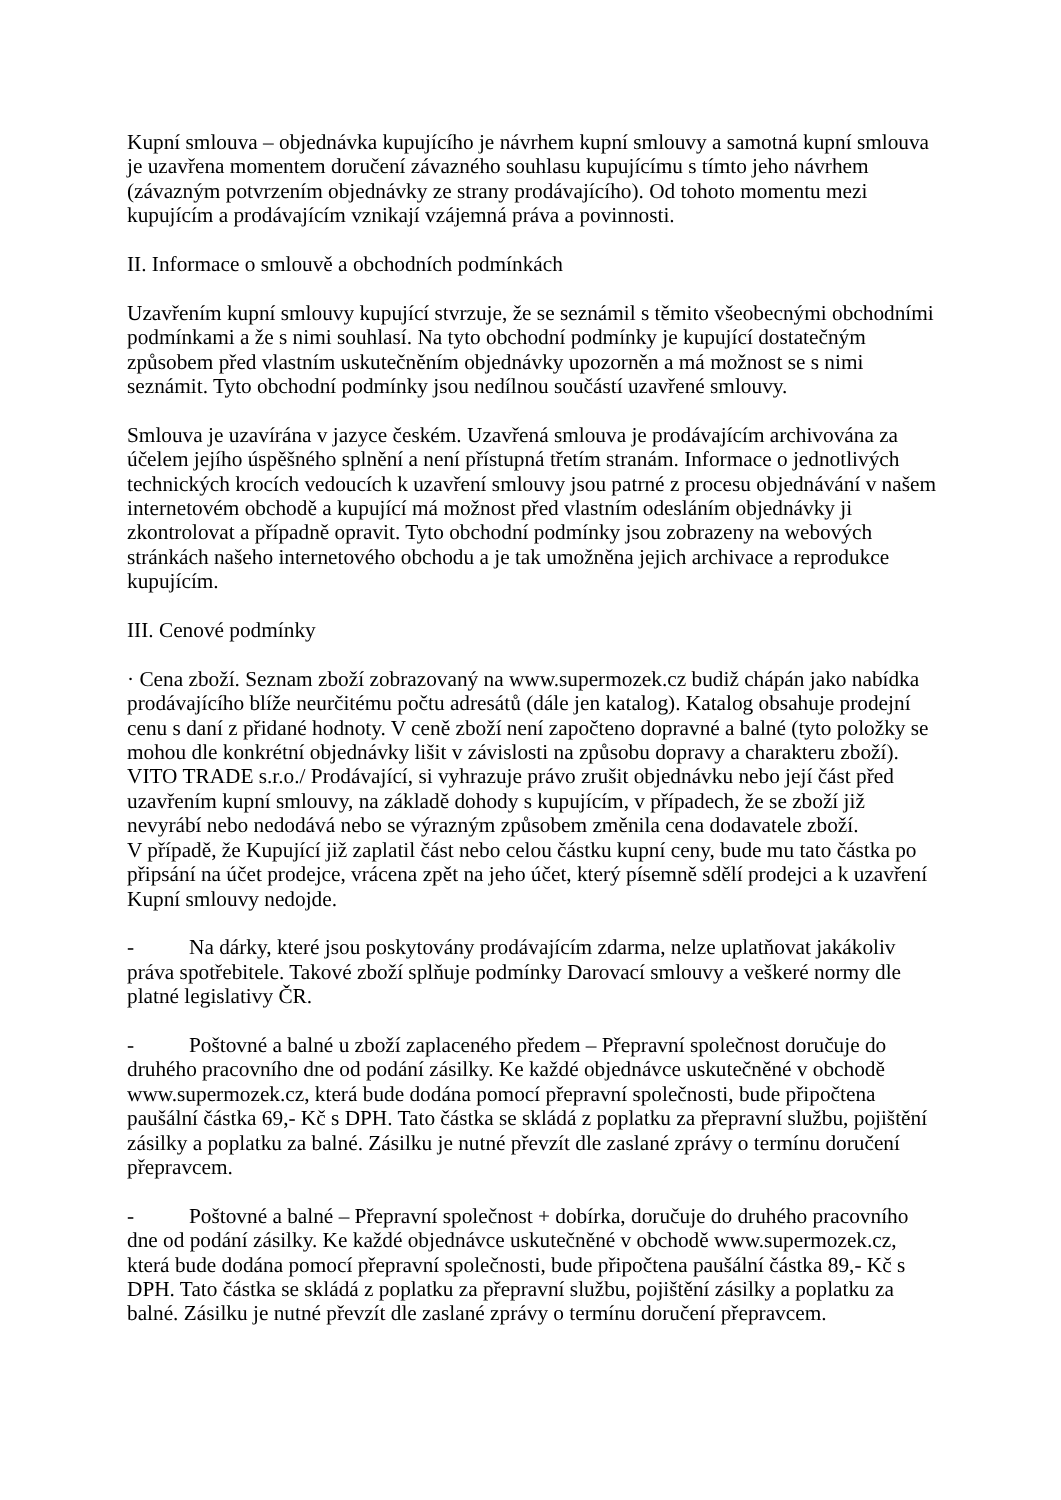Kupní smlouva – objednávka kupujícího je návrhem kupní smlouvy a samotná kupní smlouva je uzavřena momentem doručení závazného souhlasu kupujícímu s tímto jeho návrhem (závazným potvrzením objednávky ze strany prodávajícího). Od tohoto momentu mezi kupujícím a prodávajícím vznikají vzájemná práva a povinnosti.
II. Informace o smlouvě a obchodních podmínkách
Uzavřením kupní smlouvy kupující stvrzuje, že se seznámil s těmito všeobecnými obchodními podmínkami a že s nimi souhlasí. Na tyto obchodní podmínky je kupující dostatečným způsobem před vlastním uskutečněním objednávky upozorněn a má možnost se s nimi seznámit. Tyto obchodní podmínky jsou nedílnou součástí uzavřené smlouvy.
Smlouva je uzavírána v jazyce českém. Uzavřená smlouva je prodávajícím archivována za účelem jejího úspěšného splnění a není přístupná třetím stranám. Informace o jednotlivých technických krocích vedoucích k uzavření smlouvy jsou patrné z procesu objednávání v našem internetovém obchodě a kupující má možnost před vlastním odesláním objednávky ji zkontrolovat a případně opravit. Tyto obchodní podmínky jsou zobrazeny na webových stránkách našeho internetového obchodu a je tak umožněna jejich archivace a reprodukce kupujícím.
III. Cenové podmínky
· Cena zboží. Seznam zboží zobrazovaný na www.supermozek.cz budiž chápán jako nabídka prodávajícího blíže neurčitému počtu adresátů (dále jen katalog). Katalog obsahuje prodejní cenu s daní z přidané hodnoty. V ceně zboží není započteno dopravné a balné (tyto položky se mohou dle konkrétní objednávky lišit v závislosti na způsobu dopravy a charakteru zboží). VITO TRADE s.r.o./ Prodávající, si vyhrazuje právo zrušit objednávku nebo její část před uzavřením kupní smlouvy, na základě dohody s kupujícím, v případech, že se zboží již nevyrábí nebo nedodává nebo se výrazným způsobem změnila cena dodavatele zboží.
V případě, že Kupující již zaplatil část nebo celou částku kupní ceny, bude mu tato částka po připsání na účet prodejce, vrácena zpět na jeho účet, který písemně sdělí prodejci a k uzavření Kupní smlouvy nedojde.
- Na dárky, které jsou poskytovány prodávajícím zdarma, nelze uplatňovat jakákoliv práva spotřebitele. Takové zboží splňuje podmínky Darovací smlouvy a veškeré normy dle platné legislativy ČR.
- Poštovné a balné u zboží zaplaceného předem – Přepravní společnost doručuje do druhého pracovního dne od podání zásilky. Ke každé objednávce uskutečněné v obchodě www.supermozek.cz, která bude dodána pomocí přepravní společnosti, bude připočtena paušální částka 69,- Kč s DPH. Tato částka se skládá z poplatku za přepravní službu, pojištění zásilky a poplatku za balné. Zásilku je nutné převzít dle zaslané zprávy o termínu doručení přepravcem.
- Poštovné a balné – Přepravní společnost + dobírka, doručuje do druhého pracovního dne od podání zásilky. Ke každé objednávce uskutečněné v obchodě www.supermozek.cz, která bude dodána pomocí přepravní společnosti, bude připočtena paušální částka 89,- Kč s DPH. Tato částka se skládá z poplatku za přepravní službu, pojištění zásilky a poplatku za balné. Zásilku je nutné převzít dle zaslané zprávy o termínu doručení přepravcem.